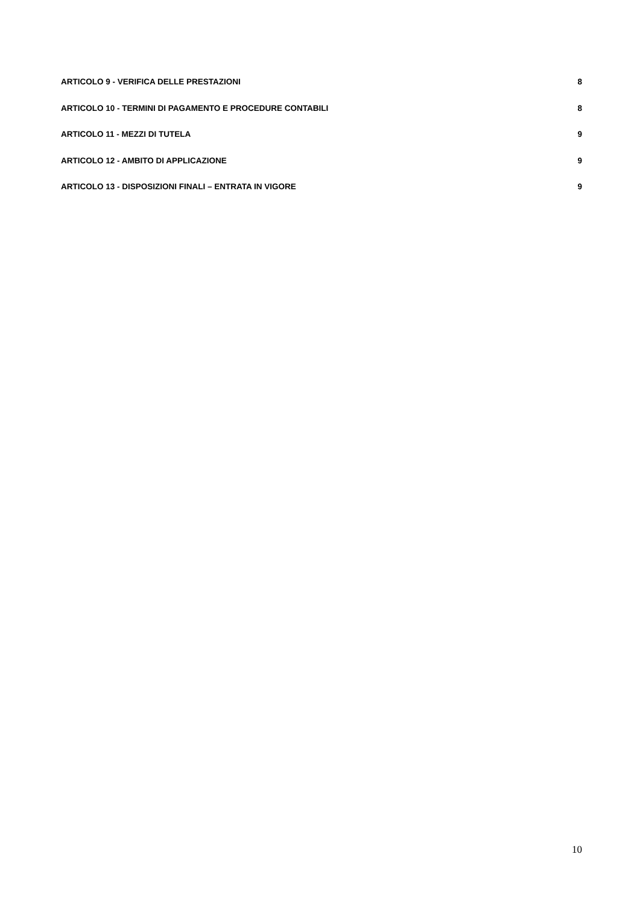ARTICOLO 9 - VERIFICA DELLE PRESTAZIONI 8
ARTICOLO 10 - TERMINI DI PAGAMENTO E PROCEDURE CONTABILI 8
ARTICOLO 11 - MEZZI DI TUTELA 9
ARTICOLO 12 - AMBITO DI APPLICAZIONE 9
ARTICOLO 13 - DISPOSIZIONI FINALI – ENTRATA IN VIGORE 9
10